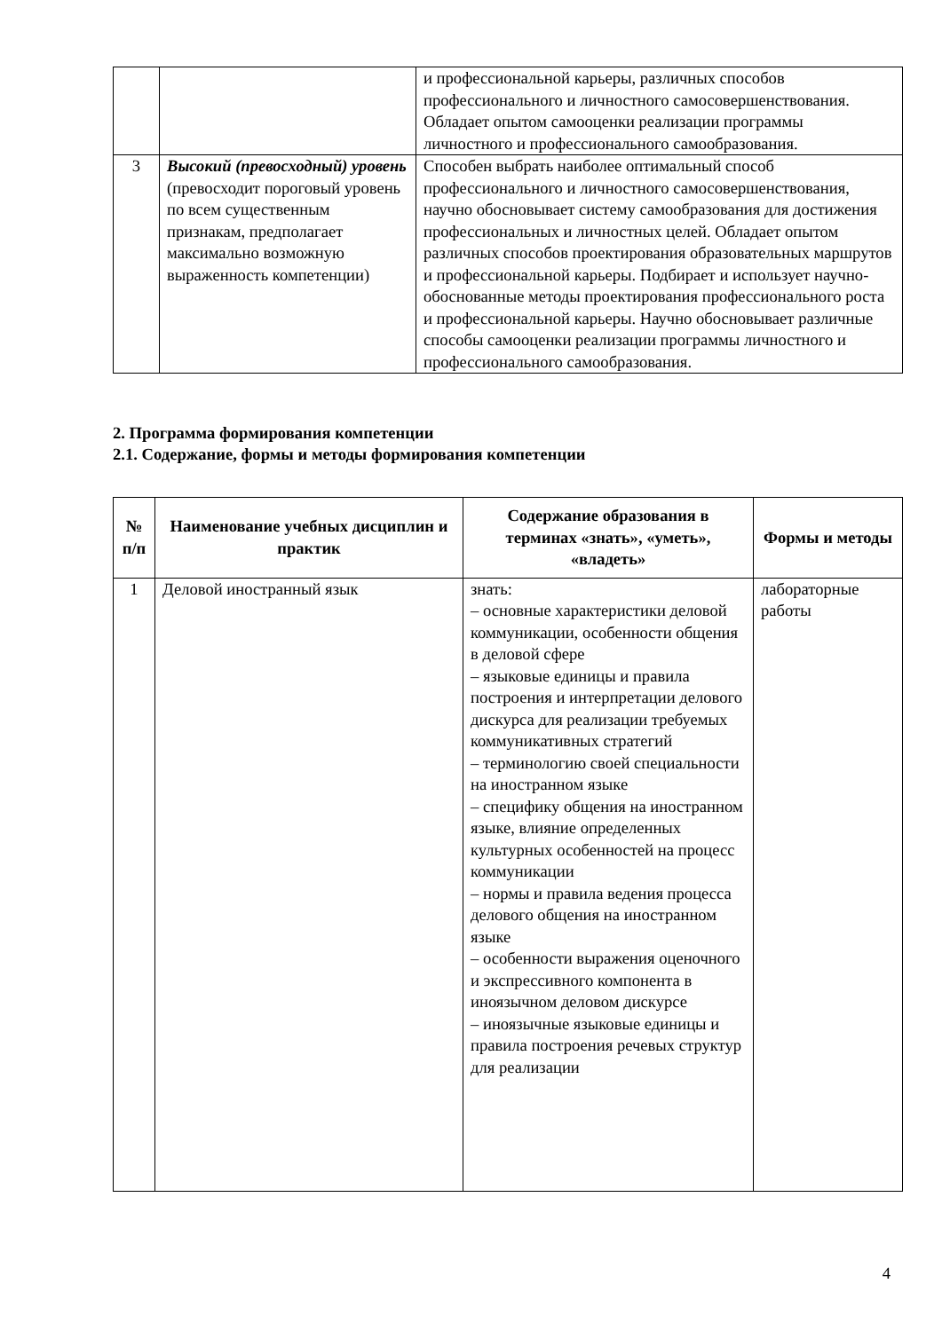| | | и профессиональной карьеры, различных способов профессионального и личностного самосовершенствования. Обладает опытом самооценки реализации программы личностного и профессионального самообразования. |
| 3 | Высокий (превосходный) уровень (превосходит пороговый уровень по всем существенным признакам, предполагает максимально возможную выраженность компетенции) | Способен выбрать наиболее оптимальный способ профессионального и личностного самосовершенствования, научно обосновывает систему самообразования для достижения профессиональных и личностных целей. Обладает опытом различных способов проектирования образовательных маршрутов и профессиональной карьеры. Подбирает и использует научно- обоснованные методы проектирования профессионального роста и профессиональной карьеры. Научно обосновывает различные способы самооценки реализации программы личностного и профессионального самообразования. |
2. Программа формирования компетенции
2.1. Содержание, формы и методы формирования компетенции
| № п/п | Наименование учебных дисциплин и практик | Содержание образования в терминах «знать», «уметь», «владеть» | Формы и методы |
| --- | --- | --- | --- |
| 1 | Деловой иностранный язык | знать: – основные характеристики деловой коммуникации, особенности общения в деловой сфере – языковые единицы и правила построения и интерпретации делового дискурса для реализации требуемых коммуникативных стратегий – терминологию своей специальности на иностранном языке – специфику общения на иностранном языке, влияние определенных культурных особенностей на процесс коммуникации – нормы и правила ведения процесса делового общения на иностранном языке – особенности выражения оценочного и экспрессивного компонента в иноязычном деловом дискурсе – иноязычные языковые единицы и правила построения речевых структур для реализации | лабораторные работы |
4